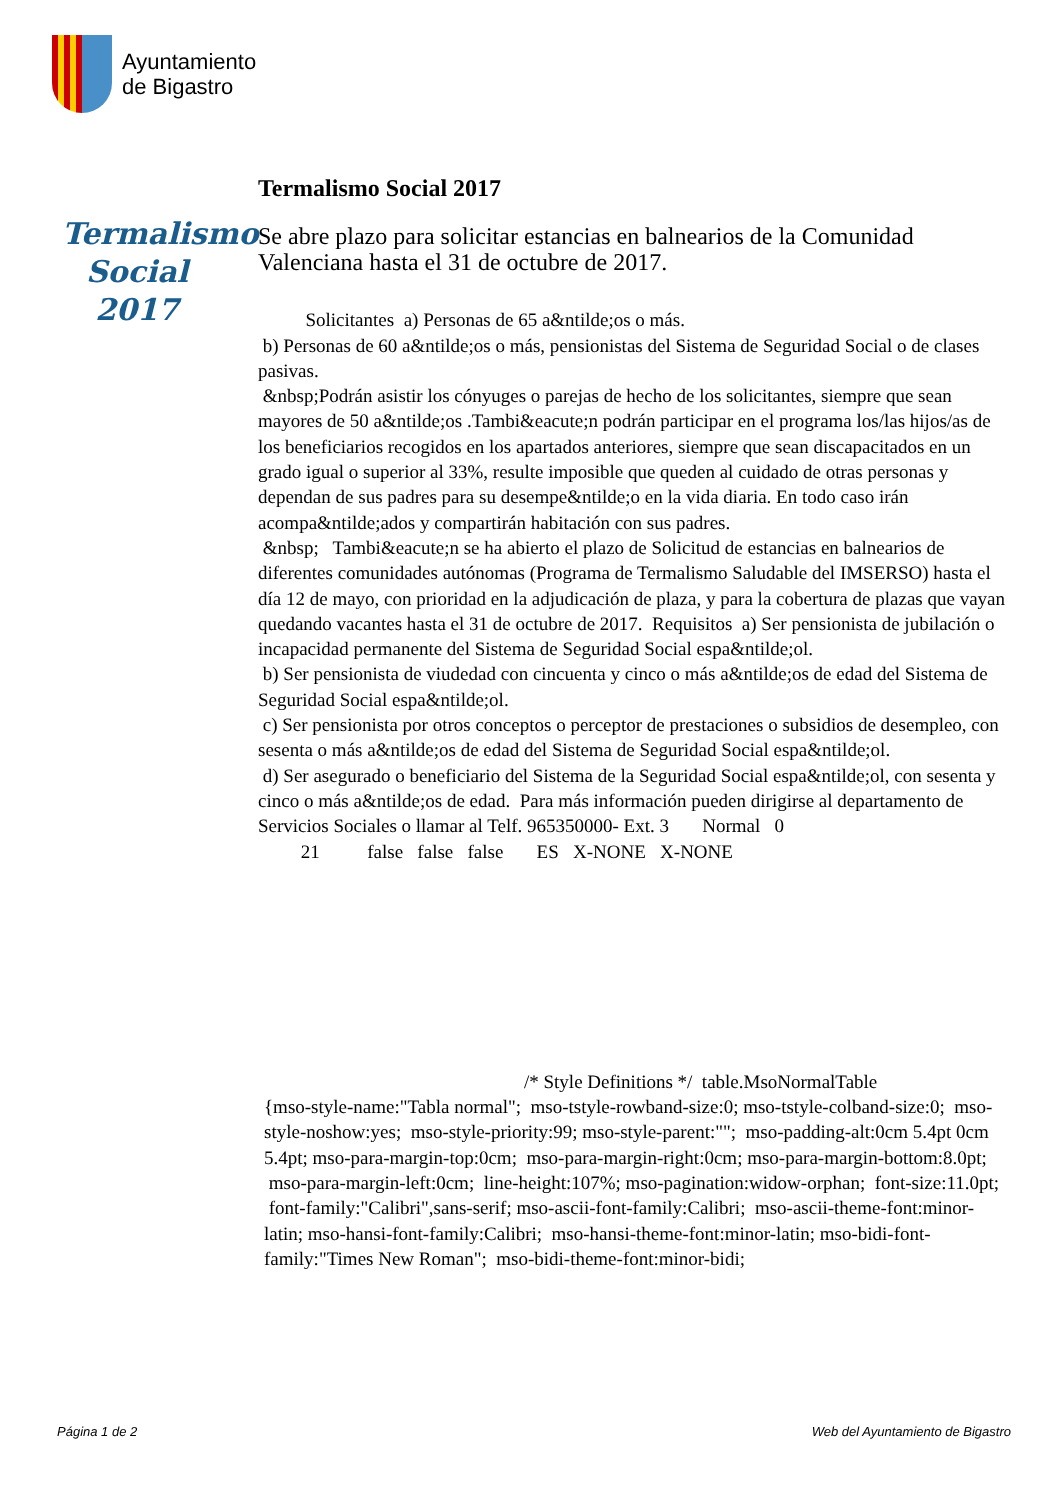Ayuntamiento
de Bigastro
Termalismo
Social 2017
Termalismo Social 2017
Se abre plazo para solicitar estancias en balnearios de la Comunidad Valenciana hasta el 31 de octubre de 2017.
Solicitantes a) Personas de 65 a&ntilde;os o más.
b) Personas de 60 a&ntilde;os o más, pensionistas del Sistema de Seguridad Social o de clases pasivas.
&nbsp;Podrán asistir los cónyuges o parejas de hecho de los solicitantes, siempre que sean mayores de 50 a&ntilde;os .Tambi&eacute;n podrán participar en el programa los/las hijos/as de los beneficiarios recogidos en los apartados anteriores, siempre que sean discapacitados en un grado igual o superior al 33%, resulte imposible que queden al cuidado de otras personas y dependan de sus padres para su desempe&ntilde;o en la vida diaria. En todo caso irán acompa&ntilde;ados y compartirán habitación con sus padres.
&nbsp; Tambi&eacute;n se ha abierto el plazo de Solicitud de estancias en balnearios de diferentes comunidades autónomas (Programa de Termalismo Saludable del IMSERSO) hasta el día 12 de mayo, con prioridad en la adjudicación de plaza, y para la cobertura de plazas que vayan quedando vacantes hasta el 31 de octubre de 2017. Requisitos a) Ser pensionista de jubilación o incapacidad permanente del Sistema de Seguridad Social espa&ntilde;ol.
b) Ser pensionista de viudedad con cincuenta y cinco o más a&ntilde;os de edad del Sistema de Seguridad Social espa&ntilde;ol.
c) Ser pensionista por otros conceptos o perceptor de prestaciones o subsidios de desempleo, con sesenta o más a&ntilde;os de edad del Sistema de Seguridad Social espa&ntilde;ol.
d) Ser asegurado o beneficiario del Sistema de la Seguridad Social espa&ntilde;ol, con sesenta y cinco o más a&ntilde;os de edad. Para más información pueden dirigirse al departamento de Servicios Sociales o llamar al Telf. 965350000- Ext. 3 Normal 0
21 false false false ES X-NONE X-NONE
/* Style Definitions */ table.MsoNormalTable
{mso-style-name:"Tabla normal"; mso-tstyle-rowband-size:0; mso-tstyle-colband-size:0; mso-style-noshow:yes; mso-style-priority:99; mso-style-parent:""; mso-padding-alt:0cm 5.4pt 0cm 5.4pt; mso-para-margin-top:0cm; mso-para-margin-right:0cm; mso-para-margin-bottom:8.0pt; mso-para-margin-left:0cm; line-height:107%; mso-pagination:widow-orphan; font-size:11.0pt; font-family:"Calibri",sans-serif; mso-ascii-font-family:Calibri; mso-ascii-theme-font:minor-latin; mso-hansi-font-family:Calibri; mso-hansi-theme-font:minor-latin; mso-bidi-font-family:"Times New Roman"; mso-bidi-theme-font:minor-bidi;
Página 1 de 2
Web del Ayuntamiento de Bigastro